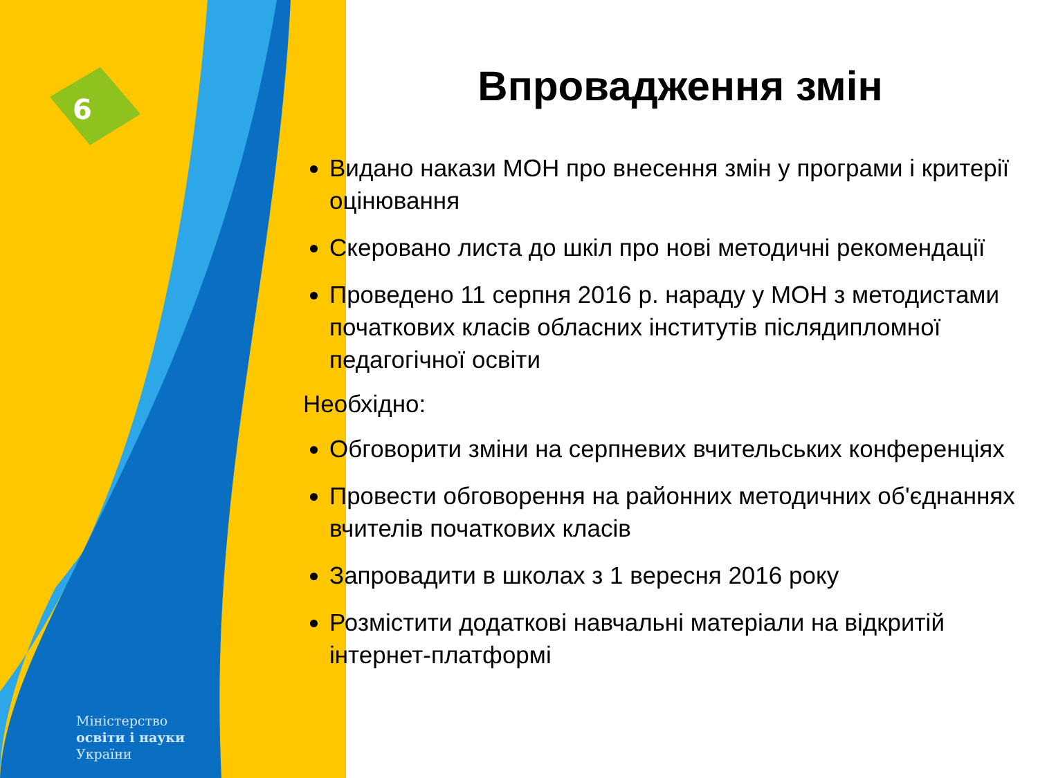6
Міністерство
освіти і науки
України
Впровадження змін
Видано накази МОН про внесення змін у програми і критерії оцінювання
Скеровано листа до шкіл про нові методичні рекомендації
Проведено 11 серпня 2016 р. нараду у МОН з методистами початкових класів обласних інститутів післядипломної педагогічної освіти
Необхідно:
Обговорити зміни на серпневих вчительських конференціях
Провести обговорення на районних методичних об'єднаннях вчителів початкових класів
Запровадити в школах з 1 вересня 2016 року
Розмістити додаткові навчальні матеріали на відкритій інтернет-платформі